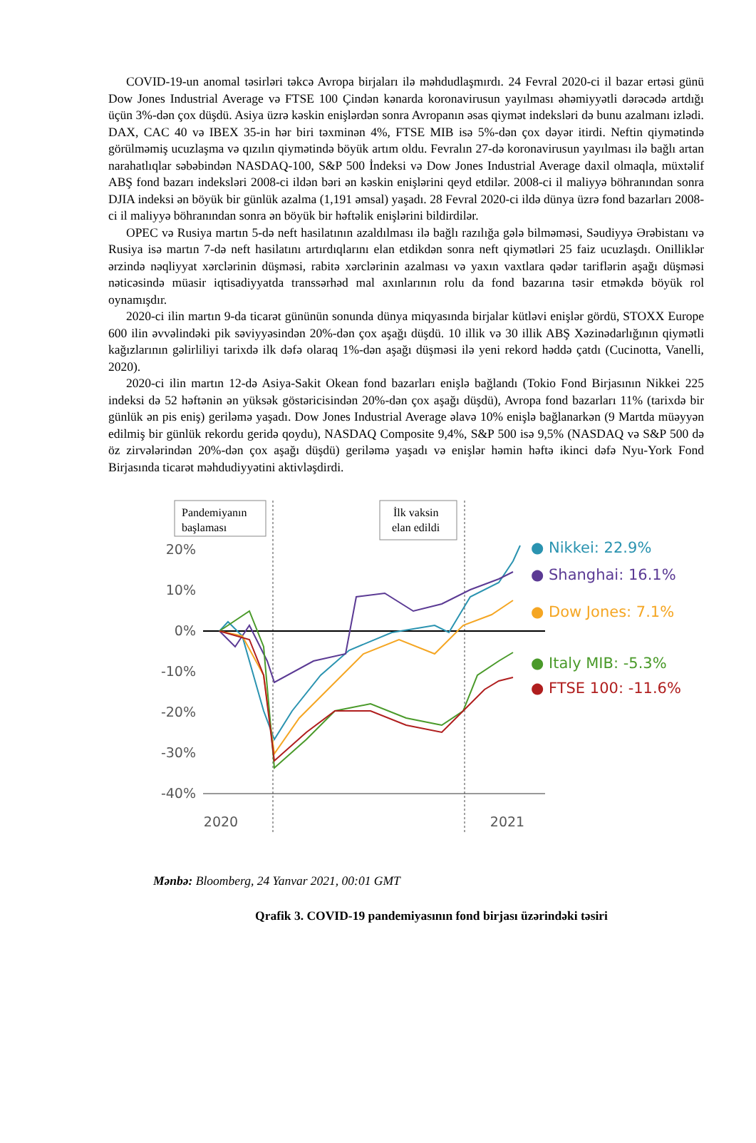COVID-19-un anomal təsirləri təkcə Avropa birjaları ilə məhdudlaşmırdı. 24 Fevral 2020-ci il bazar ertəsi günü Dow Jones Industrial Average və FTSE 100 Çindən kənarda koronavirusun yayılması əhəmiyyətli dərəcədə artdığı üçün 3%-dən çox düşdü. Asiya üzrə kəskin enişlərdən sonra Avropanın əsas qiymət indeksləri də bunu azalmanı izlədi. DAX, CAC 40 və IBEX 35-in hər biri təxminən 4%, FTSE MIB isə 5%-dən çox dəyər itirdi. Neftin qiymətində görülməmiş ucuzlaşma və qızılın qiymətində böyük artım oldu. Fevralın 27-də koronavirusun yayılması ilə bağlı artan narahatlıqlar səbəbindən NASDAQ-100, S&P 500 İndeksi və Dow Jones Industrial Average daxil olmaqla, müxtəlif ABŞ fond bazarı indeksləri 2008-ci ildən bəri ən kəskin enişlərini qeyd etdilər. 2008-ci il maliyyə böhranından sonra DJIA indeksi ən böyük bir günlük azalma (1,191 əmsal) yaşadı. 28 Fevral 2020-ci ildə dünya üzrə fond bazarları 2008-ci il maliyyə böhranından sonra ən böyük bir həftəlik enişlərini bildirdilər.
OPEC və Rusiya martın 5-də neft hasilatının azaldılması ilə bağlı razılığa gələ bilməməsi, Səudiyyə Ərəbistanı və Rusiya isə martın 7-də neft hasilatını artırdıqlarını elan etdikdən sonra neft qiymətləri 25 faiz ucuzlaşdı. Onilliklər ərzində nəqliyyat xərclərinin düşməsi, rabitə xərclərinin azalması və yaxın vaxtlara qədər tariflərin aşağı düşməsi nəticəsində müasir iqtisadiyyatda transsərhəd mal axınlarının rolu da fond bazarına təsir etməkdə böyük rol oynamışdır.
2020-ci ilin martın 9-da ticarət gününün sonunda dünya miqyasında birjalar kütləvi enişlər gördü, STOXX Europe 600 ilin əvvəlindəki pik səviyyəsindən 20%-dən çox aşağı düşdü. 10 illik və 30 illik ABŞ Xəzinədarlığının qiymətli kağızlarının gəlirliliyi tarixdə ilk dəfə olaraq 1%-dən aşağı düşməsi ilə yeni rekord həddə çatdı (Cucinotta, Vanelli, 2020).
2020-ci ilin martın 12-də Asiya-Sakit Okean fond bazarları enişlə bağlandı (Tokio Fond Birjasının Nikkei 225 indeksi də 52 həftənin ən yüksək göstəricisindən 20%-dən çox aşağı düşdü), Avropa fond bazarları 11% (tarixdə bir günlük ən pis eniş) geriləmə yaşadı. Dow Jones Industrial Average əlavə 10% enişlə bağlanarkən (9 Martda müəyyən edilmiş bir günlük rekordu geridə qoydu), NASDAQ Composite 9,4%, S&P 500 isə 9,5% (NASDAQ və S&P 500 də öz zirvələrindən 20%-dən çox aşağı düşdü) geriləmə yaşadı və enişlər həmin həftə ikinci dəfə Nyu-York Fond Birjasında ticarət məhdudiyyətini aktivləşdirdi.
Pandemiyanın
başlaması
İlk vaksin
elan edildi
20%
10%
0%
-10%
-20%
-30%
-40%
2020
2021
● Nikkei: 22.9%
● Shanghai: 16.1%
● Dow Jones: 7.1%
● Italy MIB: -5.3%
● FTSE 100: -11.6%
Mənbə: Bloomberg, 24 Yanvar 2021, 00:01 GMT
Qrafik 3. COVID-19 pandemiyasının fond birjası üzərindəki təsiri